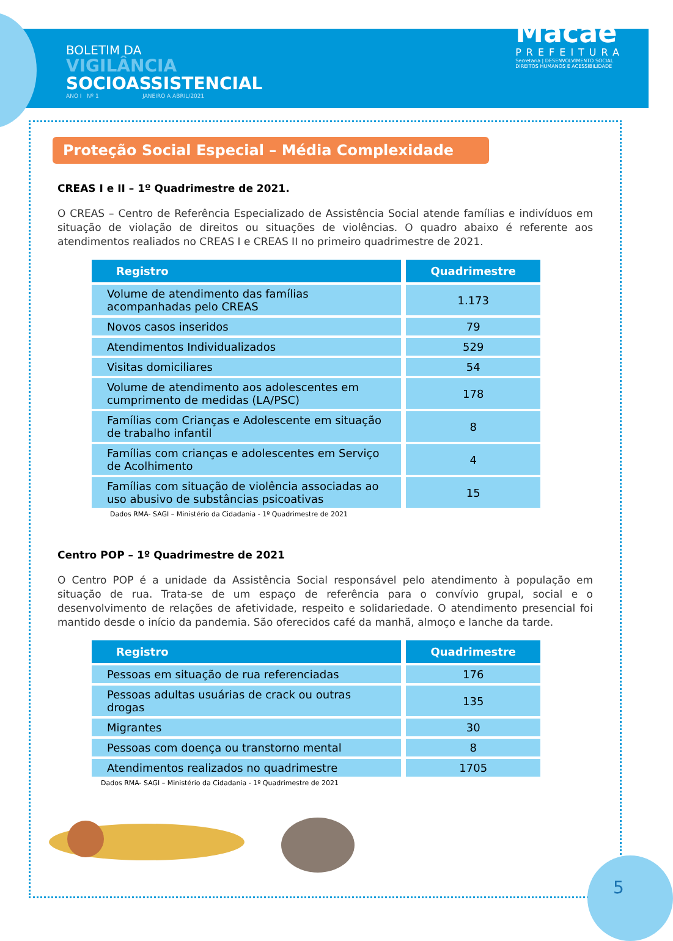BOLETIM DA
VIGILÂNCIA
SOCIOASSISTENCIAL
ANO I Nº 1 JANEIRO A ABRIL/2021
Macaé
PREFEITURA
Secretaria | DESENVOLVIMENTO SOCIAL
DIREITOS HUMANOS E ACESSIBILIDADE
Proteção Social Especial – Média Complexidade
CREAS I e II – 1º Quadrimestre de 2021.
O CREAS – Centro de Referência Especializado de Assistência Social atende famílias e indivíduos em situação de violação de direitos ou situações de violências. O quadro abaixo é referente aos atendimentos realiados no CREAS I e CREAS II no primeiro quadrimestre de 2021.
| Registro | Quadrimestre |
| --- | --- |
| Volume de atendimento das famílias acompanhadas pelo CREAS | 1.173 |
| Novos casos inseridos | 79 |
| Atendimentos Individualizados | 529 |
| Visitas domiciliares | 54 |
| Volume de atendimento aos adolescentes em cumprimento de medidas (LA/PSC) | 178 |
| Famílias com Crianças e Adolescente em situação de trabalho infantil | 8 |
| Famílias com crianças e adolescentes em Serviço de Acolhimento | 4 |
| Famílias com situação de violência associadas ao uso abusivo de substâncias psicoativas | 15 |
Dados RMA- SAGI – Ministério da Cidadania - 1º Quadrimestre de 2021
Centro POP – 1º Quadrimestre de 2021
O Centro POP é a unidade da Assistência Social responsável pelo atendimento à população em situação de rua. Trata-se de um espaço de referência para o convívio grupal, social e o desenvolvimento de relações de afetividade, respeito e solidariedade. O atendimento presencial foi mantido desde o início da pandemia. São oferecidos café da manhã, almoço e lanche da tarde.
| Registro | Quadrimestre |
| --- | --- |
| Pessoas em situação de rua referenciadas | 176 |
| Pessoas adultas usuárias de crack ou outras drogas | 135 |
| Migrantes | 30 |
| Pessoas com doença ou transtorno mental | 8 |
| Atendimentos realizados no quadrimestre | 1705 |
Dados RMA- SAGI – Ministério da Cidadania - 1º Quadrimestre de 2021
5